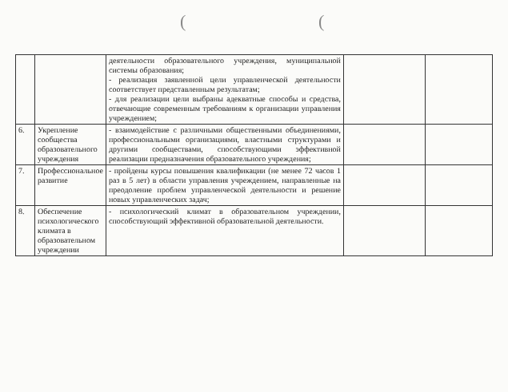((
| | | деятельности образовательного учреждения, муниципальной системы образования; - реализация заявленной цели управленческой деятельности соответствует представленным результатам; - для реализации цели выбраны адекватные способы и средства, отвечающие современным требованиям к организации управления учреждением; | | |
| 6. | Укрепление сообщества образовательного учреждения | - взаимодействие с различными общественными объединениями, профессиональными организациями, властными структурами и другими сообществами, способствующими эффективной реализации предназначения образовательного учреждения; | | |
| 7. | Профессиональное развитие | - пройдены курсы повышения квалификации (не менее 72 часов 1 раз в 5 лет) в области управления учреждением, направленные на преодоление проблем управленческой деятельности и решение новых управленческих задач; | | |
| 8. | Обеспечение психологического климата в образовательном учреждении | - психологический климат в образовательном учреждении, способствующий эффективной образовательной деятельности. | | |